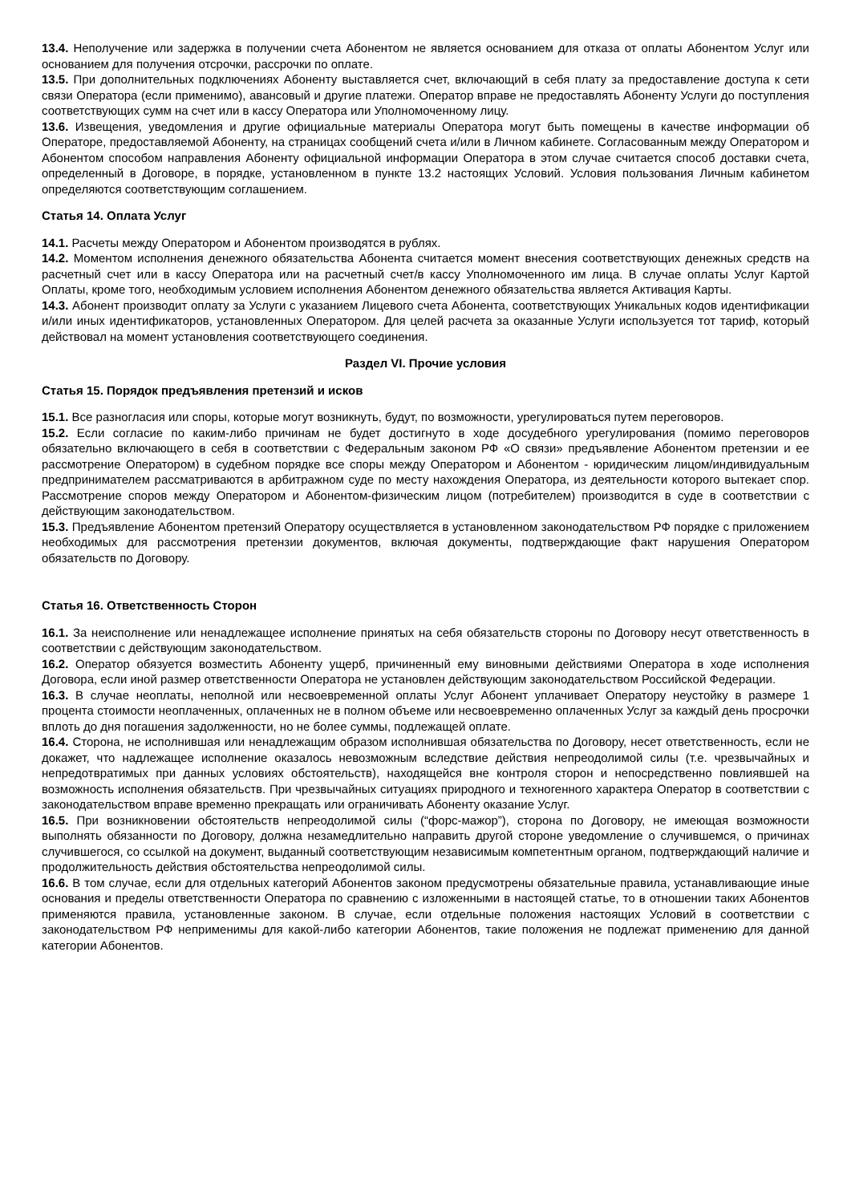13.4. Неполучение или задержка в получении счета Абонентом не является основанием для отказа от оплаты Абонентом Услуг или основанием для получения отсрочки, рассрочки по оплате.
13.5. При дополнительных подключениях Абоненту выставляется счет, включающий в себя плату за предоставление доступа к сети связи Оператора (если применимо), авансовый и другие платежи. Оператор вправе не предоставлять Абоненту Услуги до поступления соответствующих сумм на счет или в кассу Оператора или Уполномоченному лицу.
13.6. Извещения, уведомления и другие официальные материалы Оператора могут быть помещены в качестве информации об Операторе, предоставляемой Абоненту, на страницах сообщений счета и/или в Личном кабинете. Согласованным между Оператором и Абонентом способом направления Абоненту официальной информации Оператора в этом случае считается способ доставки счета, определенный в Договоре, в порядке, установленном в пункте 13.2 настоящих Условий. Условия пользования Личным кабинетом определяются соответствующим соглашением.
Статья 14. Оплата Услуг
14.1. Расчеты между Оператором и Абонентом производятся в рублях.
14.2. Моментом исполнения денежного обязательства Абонента считается момент внесения соответствующих денежных средств на расчетный счет или в кассу Оператора или на расчетный счет/в кассу Уполномоченного им лица. В случае оплаты Услуг Картой Оплаты, кроме того, необходимым условием исполнения Абонентом денежного обязательства является Активация Карты.
14.3. Абонент производит оплату за Услуги с указанием Лицевого счета Абонента, соответствующих Уникальных кодов идентификации и/или иных идентификаторов, установленных Оператором. Для целей расчета за оказанные Услуги используется тот тариф, который действовал на момент установления соответствующего соединения.
Раздел VI. Прочие условия
Статья 15. Порядок предъявления претензий и исков
15.1. Все разногласия или споры, которые могут возникнуть, будут, по возможности, урегулироваться путем переговоров.
15.2. Если согласие по каким-либо причинам не будет достигнуто в ходе досудебного урегулирования (помимо переговоров обязательно включающего в себя в соответствии с Федеральным законом РФ «О связи» предъявление Абонентом претензии и ее рассмотрение Оператором) в судебном порядке все споры между Оператором и Абонентом - юридическим лицом/индивидуальным предпринимателем рассматриваются в арбитражном суде по месту нахождения Оператора, из деятельности которого вытекает спор. Рассмотрение споров между Оператором и Абонентом-физическим лицом (потребителем) производится в суде в соответствии с действующим законодательством.
15.3. Предъявление Абонентом претензий Оператору осуществляется в установленном законодательством РФ порядке с приложением необходимых для рассмотрения претензии документов, включая документы, подтверждающие факт нарушения Оператором обязательств по Договору.
Статья 16. Ответственность Сторон
16.1. За неисполнение или ненадлежащее исполнение принятых на себя обязательств стороны по Договору несут ответственность в соответствии с действующим законодательством.
16.2. Оператор обязуется возместить Абоненту ущерб, причиненный ему виновными действиями Оператора в ходе исполнения Договора, если иной размер ответственности Оператора не установлен действующим законодательством Российской Федерации.
16.3. В случае неоплаты, неполной или несвоевременной оплаты Услуг Абонент уплачивает Оператору неустойку в размере 1 процента стоимости неоплаченных, оплаченных не в полном объеме или несвоевременно оплаченных Услуг за каждый день просрочки вплоть до дня погашения задолженности, но не более суммы, подлежащей оплате.
16.4. Сторона, не исполнившая или ненадлежащим образом исполнившая обязательства по Договору, несет ответственность, если не докажет, что надлежащее исполнение оказалось невозможным вследствие действия непреодолимой силы (т.е. чрезвычайных и непредотвратимых при данных условиях обстоятельств), находящейся вне контроля сторон и непосредственно повлиявшей на возможность исполнения обязательств. При чрезвычайных ситуациях природного и техногенного характера Оператор в соответствии с законодательством вправе временно прекращать или ограничивать Абоненту оказание Услуг.
16.5. При возникновении обстоятельств непреодолимой силы (“форс-мажор”), сторона по Договору, не имеющая возможности выполнять обязанности по Договору, должна незамедлительно направить другой стороне уведомление о случившемся, о причинах случившегося, со ссылкой на документ, выданный соответствующим независимым компетентным органом, подтверждающий наличие и продолжительность действия обстоятельства непреодолимой силы.
16.6. В том случае, если для отдельных категорий Абонентов законом предусмотрены обязательные правила, устанавливающие иные основания и пределы ответственности Оператора по сравнению с изложенными в настоящей статье, то в отношении таких Абонентов применяются правила, установленные законом. В случае, если отдельные положения настоящих Условий в соответствии с законодательством РФ неприменимы для какой-либо категории Абонентов, такие положения не подлежат применению для данной категории Абонентов.